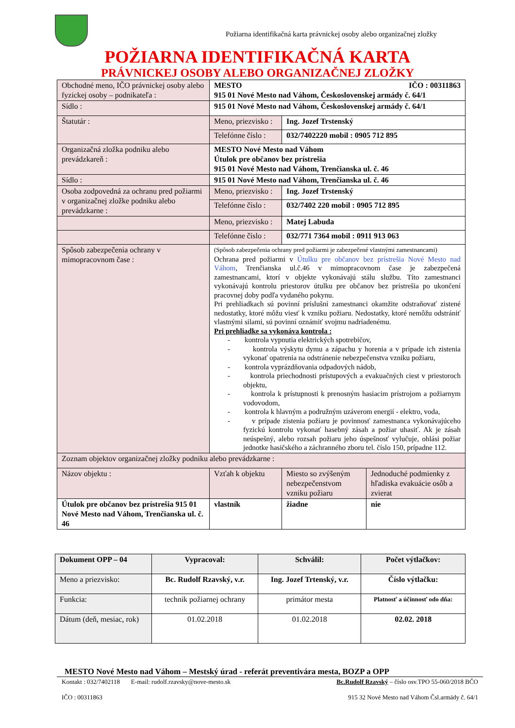Požiarna identifikačná karta právnickej osoby alebo organizačnej zložky
POŽIARNA IDENTIFIKAČNÁ KARTA
PRÁVNICKEJ OSOBY ALEBO ORGANIZAČNEJ ZLOŽKY
| Obchodné meno, IČO právnickej osoby alebo fyzickej osoby – podnikateľa : | MESTO IČO : 00311863 915 01 Nové Mesto nad Váhom, Československej armády č. 64/1 | | |
| Sídlo : | 915 01 Nové Mesto nad Váhom, Československej armády č. 64/1 | | |
| Štatutár : | Meno, priezvisko : | Ing. Jozef Trstenský | |
| | Telefónne číslo : | 032/7402220 mobil : 0905 712 895 | |
| Organizačná zložka podniku alebo prevádzkareň : | MESTO Nové Mesto nad Váhom Útulok pre občanov bez prístrešia 915 01 Nové Mesto nad Váhom, Trenčianska ul. č. 46 | | |
| Sídlo : | 915 01 Nové Mesto nad Váhom, Trenčianska ul. č. 46 | | |
| Osoba zodpovedná za ochranu pred požiarmi v organizačnej zložke podniku alebo prevádzkarne : | Meno, priezvisko : | Ing. Jozef Trstenský | |
| | Telefónne číslo : | 032/7402 220 mobil : 0905 712 895 | |
| | Meno, priezvisko : | Matej Labuda | |
| | Telefónne číslo : | 032/771 7364 mobil : 0911 913 063 | |
| Spôsob zabezpečenia ochrany v mimopracovnom čase : | (Spôsob zabezpečenia ochrany pred požiarmi je zabezpečené vlastnými zamestnancami) Ochrana pred požiarmi v Útulku pre občanov bez prístrešia Nové Mesto nad Váhom , Trenčianska ul.č.46 v mimopracovnom čase je zabezpečená zamestnancami, ktorí v objekte vykonávajú stálu službu. Títo zamestnanci vykonávajú kontrolu priestorov útulku pre občanov bez prístrešia po ukončení pracovnej doby podľa vydaného pokynu. Pri prehliadkach sú povinní príslušní zamestnanci okamžite odstraňovať zistené nedostatky, ktoré môžu viesť k vzniku požiaru. Nedostatky, ktoré nemôžu odstrániť vlastnými silami, sú povinní oznámiť svojmu nadriadenému. Pri prehliadke sa vykonáva kontrola : - kontrola vypnutia elektrických spotrebičov, - kontrola výskytu dymu a zápachu y horenia a v prípade ich zistenia vykonať opatrenia na odstránenie nebezpečenstva vzniku požiaru, - kontrola vyprázdňovania odpadových nádob, - kontrola priechodnosti prístupových a evakuačných ciest v priestoroch objektu, - kontrola k prístupnosti k prenosným hasiacim prístrojom a požiarnym vodovodom, - kontrola k hlavným a podružným uzáverom energií - elektro, voda, - v prípade zistenia požiaru je povinnosť zamestnanca vykonávajúceho fyzickú kontrolu vykonať hasebný zásah a požiar uhasiť. Ak je zásah neúspešný, alebo rozsah požiaru jeho úspešnosť vylučuje, ohlási požiar jednotke hasičského a záchranného zboru tel. číslo 150, prípadne 112. | | |
| Zoznam objektov organizačnej zložky podniku alebo prevádzkarne : | | | |
| Názov objektu : | Vzťah k objektu | Miesto so zvýšeným nebezpečenstvom vzniku požiaru | Jednoduché podmienky z hľadiska evakuácie osôb a zvierat |
| Útulok pre občanov bez prístrešia 915 01 Nové Mesto nad Váhom, Trenčianska ul. č. 46 | vlastník | žiadne | nie |
| Dokument OPP – 04 | Vypracoval: | Schválil: | Počet výtlačkov: |
| Meno a priezvisko: | Bc. Rudolf Rzavský, v.r. | Ing. Jozef Trtenský, v.r. | Číslo výtlačku: |
| Funkcia: | technik požiarnej ochrany | primátor mesta | Platnosť a účinnosť odo dňa: |
| Dátum (deň, mesiac, rok) | 01.02.2018 | 01.02.2018 | 02.02. 2018 |
MESTO Nové Mesto nad Váhom – Mestský úrad - referát preventivára mesta, BOZP a OPP
Kontakt : 032/7402118 E-mail: rudolf.rzavsky@nove-mesto.sk Bc.Rudolf Rzavský – číslo osv.TPO 55-060/2018 BČO
IČO : 00311863 915 32 Nové Mesto nad Váhom Čsl.armády č. 64/1